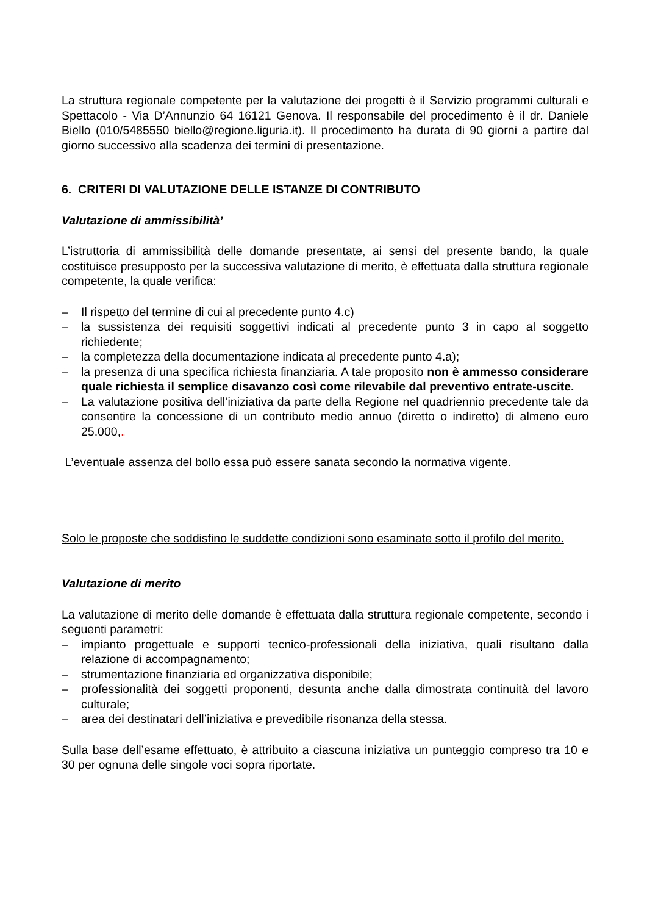La struttura regionale competente per la valutazione dei progetti è il Servizio programmi culturali e Spettacolo - Via D’Annunzio 64 16121 Genova. Il responsabile del procedimento è il dr. Daniele Biello (010/5485550 biello@regione.liguria.it). Il procedimento ha durata di 90 giorni a partire dal giorno successivo alla scadenza dei termini di presentazione.
6. CRITERI DI VALUTAZIONE DELLE ISTANZE DI CONTRIBUTO
Valutazione di ammissibilità’
L’istruttoria di ammissibilità delle domande presentate, ai sensi del presente bando, la quale costituisce presupposto per la successiva valutazione di merito, è effettuata dalla struttura regionale competente, la quale verifica:
– Il rispetto del termine di cui al precedente punto 4.c)
– la sussistenza dei requisiti soggettivi indicati al precedente punto 3 in capo al soggetto richiedente;
– la completezza della documentazione indicata al precedente punto 4.a);
– la presenza di una specifica richiesta finanziaria. A tale proposito non è ammesso considerare quale richiesta il semplice disavanzo così come rilevabile dal preventivo entrate-uscite.
– La valutazione positiva dell’iniziativa da parte della Regione nel quadriennio precedente tale da consentire la concessione di un contributo medio annuo (diretto o indiretto) di almeno euro 25.000,.
L’eventuale assenza del bollo essa può essere sanata secondo la normativa vigente.
Solo le proposte che soddisfino le suddette condizioni sono esaminate sotto il profilo del merito.
Valutazione di merito
La valutazione di merito delle domande è effettuata dalla struttura regionale competente, secondo i seguenti parametri:
– impianto progettuale e supporti tecnico-professionali della iniziativa, quali risultano dalla relazione di accompagnamento;
– strumentazione finanziaria ed organizzativa disponibile;
– professionalità dei soggetti proponenti, desunta anche dalla dimostrata continuità del lavoro culturale;
– area dei destinatari dell’iniziativa e prevedibile risonanza della stessa.
Sulla base dell’esame effettuato, è attribuito a ciascuna iniziativa un punteggio compreso tra 10 e 30 per ognuna delle singole voci sopra riportate.